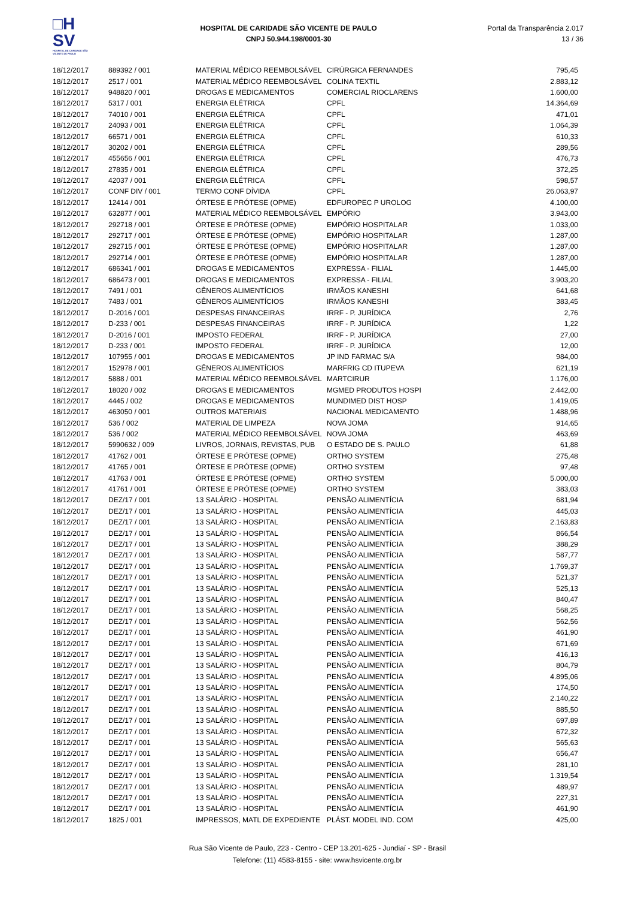□H
SV
HOSPITAL DE CARIDADE SÃO VICENTE DE PAULO
HOSPITAL DE CARIDADE SÃO VICENTE DE PAULO
CNPJ 50.944.198/0001-30
Portal da Transparência 2.017
13 / 36
| 18/12/2017 | 889392 / 001 | MATERIAL MÉDICO REEMBOLSÁVEL | CIRÚRGICA FERNANDES | 795,45 |
| 18/12/2017 | 2517 / 001 | MATERIAL MÉDICO REEMBOLSÁVEL | COLINA TEXTIL | 2.883,12 |
| 18/12/2017 | 948820 / 001 | DROGAS E MEDICAMENTOS | COMERCIAL RIOCLARENS | 1.600,00 |
| 18/12/2017 | 5317 / 001 | ENERGIA ELÉTRICA | CPFL | 14.364,69 |
| 18/12/2017 | 74010 / 001 | ENERGIA ELÉTRICA | CPFL | 471,01 |
| 18/12/2017 | 24093 / 001 | ENERGIA ELÉTRICA | CPFL | 1.064,39 |
| 18/12/2017 | 66571 / 001 | ENERGIA ELÉTRICA | CPFL | 610,33 |
| 18/12/2017 | 30202 / 001 | ENERGIA ELÉTRICA | CPFL | 289,56 |
| 18/12/2017 | 455656 / 001 | ENERGIA ELÉTRICA | CPFL | 476,73 |
| 18/12/2017 | 27835 / 001 | ENERGIA ELÉTRICA | CPFL | 372,25 |
| 18/12/2017 | 42037 / 001 | ENERGIA ELÉTRICA | CPFL | 598,57 |
| 18/12/2017 | CONF DIV / 001 | TERMO CONF DÍVIDA | CPFL | 26.063,97 |
| 18/12/2017 | 12414 / 001 | ÓRTESE E PRÓTESE (OPME) | EDFUROPEC P UROLOG | 4.100,00 |
| 18/12/2017 | 632877 / 001 | MATERIAL MÉDICO REEMBOLSÁVEL | EMPÓRIO | 3.943,00 |
| 18/12/2017 | 292718 / 001 | ÓRTESE E PRÓTESE (OPME) | EMPÓRIO HOSPITALAR | 1.033,00 |
| 18/12/2017 | 292717 / 001 | ÓRTESE E PRÓTESE (OPME) | EMPÓRIO HOSPITALAR | 1.287,00 |
| 18/12/2017 | 292715 / 001 | ÓRTESE E PRÓTESE (OPME) | EMPÓRIO HOSPITALAR | 1.287,00 |
| 18/12/2017 | 292714 / 001 | ÓRTESE E PRÓTESE (OPME) | EMPÓRIO HOSPITALAR | 1.287,00 |
| 18/12/2017 | 686341 / 001 | DROGAS E MEDICAMENTOS | EXPRESSA - FILIAL | 1.445,00 |
| 18/12/2017 | 686473 / 001 | DROGAS E MEDICAMENTOS | EXPRESSA - FILIAL | 3.903,20 |
| 18/12/2017 | 7491 / 001 | GÊNEROS ALIMENTÍCIOS | IRMÃOS KANESHI | 641,68 |
| 18/12/2017 | 7483 / 001 | GÊNEROS ALIMENTÍCIOS | IRMÃOS KANESHI | 383,45 |
| 18/12/2017 | D-2016 / 001 | DESPESAS FINANCEIRAS | IRRF - P. JURÍDICA | 2,76 |
| 18/12/2017 | D-233 / 001 | DESPESAS FINANCEIRAS | IRRF - P. JURÍDICA | 1,22 |
| 18/12/2017 | D-2016 / 001 | IMPOSTO FEDERAL | IRRF - P. JURÍDICA | 27,00 |
| 18/12/2017 | D-233 / 001 | IMPOSTO FEDERAL | IRRF - P. JURÍDICA | 12,00 |
| 18/12/2017 | 107955 / 001 | DROGAS E MEDICAMENTOS | JP IND FARMAC S/A | 984,00 |
| 18/12/2017 | 152978 / 001 | GÊNEROS ALIMENTÍCIOS | MARFRIG CD ITUPEVA | 621,19 |
| 18/12/2017 | 5888 / 001 | MATERIAL MÉDICO REEMBOLSÁVEL | MARTCIRUR | 1.176,00 |
| 18/12/2017 | 18020 / 002 | DROGAS E MEDICAMENTOS | MGMED PRODUTOS HOSPI | 2.442,00 |
| 18/12/2017 | 4445 / 002 | DROGAS E MEDICAMENTOS | MUNDIMED DIST HOSP | 1.419,05 |
| 18/12/2017 | 463050 / 001 | OUTROS MATERIAIS | NACIONAL MEDICAMENTO | 1.488,96 |
| 18/12/2017 | 536 / 002 | MATERIAL DE LIMPEZA | NOVA JOMA | 914,65 |
| 18/12/2017 | 536 / 002 | MATERIAL MÉDICO REEMBOLSÁVEL | NOVA JOMA | 463,69 |
| 18/12/2017 | 5990632 / 009 | LIVROS, JORNAIS, REVISTAS, PUB | O ESTADO DE S. PAULO | 61,88 |
| 18/12/2017 | 41762 / 001 | ÓRTESE E PRÓTESE (OPME) | ORTHO SYSTEM | 275,48 |
| 18/12/2017 | 41765 / 001 | ÓRTESE E PRÓTESE (OPME) | ORTHO SYSTEM | 97,48 |
| 18/12/2017 | 41763 / 001 | ÓRTESE E PRÓTESE (OPME) | ORTHO SYSTEM | 5.000,00 |
| 18/12/2017 | 41761 / 001 | ÓRTESE E PRÓTESE (OPME) | ORTHO SYSTEM | 383,03 |
| 18/12/2017 | DEZ/17 / 001 | 13 SALÁRIO - HOSPITAL | PENSÃO ALIMENTÍCIA | 681,94 |
| 18/12/2017 | DEZ/17 / 001 | 13 SALÁRIO - HOSPITAL | PENSÃO ALIMENTÍCIA | 445,03 |
| 18/12/2017 | DEZ/17 / 001 | 13 SALÁRIO - HOSPITAL | PENSÃO ALIMENTÍCIA | 2.163,83 |
| 18/12/2017 | DEZ/17 / 001 | 13 SALÁRIO - HOSPITAL | PENSÃO ALIMENTÍCIA | 866,54 |
| 18/12/2017 | DEZ/17 / 001 | 13 SALÁRIO - HOSPITAL | PENSÃO ALIMENTÍCIA | 388,29 |
| 18/12/2017 | DEZ/17 / 001 | 13 SALÁRIO - HOSPITAL | PENSÃO ALIMENTÍCIA | 587,77 |
| 18/12/2017 | DEZ/17 / 001 | 13 SALÁRIO - HOSPITAL | PENSÃO ALIMENTÍCIA | 1.769,37 |
| 18/12/2017 | DEZ/17 / 001 | 13 SALÁRIO - HOSPITAL | PENSÃO ALIMENTÍCIA | 521,37 |
| 18/12/2017 | DEZ/17 / 001 | 13 SALÁRIO - HOSPITAL | PENSÃO ALIMENTÍCIA | 525,13 |
| 18/12/2017 | DEZ/17 / 001 | 13 SALÁRIO - HOSPITAL | PENSÃO ALIMENTÍCIA | 840,47 |
| 18/12/2017 | DEZ/17 / 001 | 13 SALÁRIO - HOSPITAL | PENSÃO ALIMENTÍCIA | 568,25 |
| 18/12/2017 | DEZ/17 / 001 | 13 SALÁRIO - HOSPITAL | PENSÃO ALIMENTÍCIA | 562,56 |
| 18/12/2017 | DEZ/17 / 001 | 13 SALÁRIO - HOSPITAL | PENSÃO ALIMENTÍCIA | 461,90 |
| 18/12/2017 | DEZ/17 / 001 | 13 SALÁRIO - HOSPITAL | PENSÃO ALIMENTÍCIA | 671,69 |
| 18/12/2017 | DEZ/17 / 001 | 13 SALÁRIO - HOSPITAL | PENSÃO ALIMENTÍCIA | 416,13 |
| 18/12/2017 | DEZ/17 / 001 | 13 SALÁRIO - HOSPITAL | PENSÃO ALIMENTÍCIA | 804,79 |
| 18/12/2017 | DEZ/17 / 001 | 13 SALÁRIO - HOSPITAL | PENSÃO ALIMENTÍCIA | 4.895,06 |
| 18/12/2017 | DEZ/17 / 001 | 13 SALÁRIO - HOSPITAL | PENSÃO ALIMENTÍCIA | 174,50 |
| 18/12/2017 | DEZ/17 / 001 | 13 SALÁRIO - HOSPITAL | PENSÃO ALIMENTÍCIA | 2.140,22 |
| 18/12/2017 | DEZ/17 / 001 | 13 SALÁRIO - HOSPITAL | PENSÃO ALIMENTÍCIA | 885,50 |
| 18/12/2017 | DEZ/17 / 001 | 13 SALÁRIO - HOSPITAL | PENSÃO ALIMENTÍCIA | 697,89 |
| 18/12/2017 | DEZ/17 / 001 | 13 SALÁRIO - HOSPITAL | PENSÃO ALIMENTÍCIA | 672,32 |
| 18/12/2017 | DEZ/17 / 001 | 13 SALÁRIO - HOSPITAL | PENSÃO ALIMENTÍCIA | 565,63 |
| 18/12/2017 | DEZ/17 / 001 | 13 SALÁRIO - HOSPITAL | PENSÃO ALIMENTÍCIA | 656,47 |
| 18/12/2017 | DEZ/17 / 001 | 13 SALÁRIO - HOSPITAL | PENSÃO ALIMENTÍCIA | 281,10 |
| 18/12/2017 | DEZ/17 / 001 | 13 SALÁRIO - HOSPITAL | PENSÃO ALIMENTÍCIA | 1.319,54 |
| 18/12/2017 | DEZ/17 / 001 | 13 SALÁRIO - HOSPITAL | PENSÃO ALIMENTÍCIA | 489,97 |
| 18/12/2017 | DEZ/17 / 001 | 13 SALÁRIO - HOSPITAL | PENSÃO ALIMENTÍCIA | 227,31 |
| 18/12/2017 | DEZ/17 / 001 | 13 SALÁRIO - HOSPITAL | PENSÃO ALIMENTÍCIA | 461,90 |
| 18/12/2017 | 1825 / 001 | IMPRESSOS, MATL DE EXPEDIENTE | PLÁST. MODEL IND. COM | 425,00 |
Rua São Vicente de Paulo, 223 - Centro - CEP 13.201-625 - Jundiaí - SP - Brasil
Telefone: (11) 4583-8155 - site: www.hsvicente.org.br